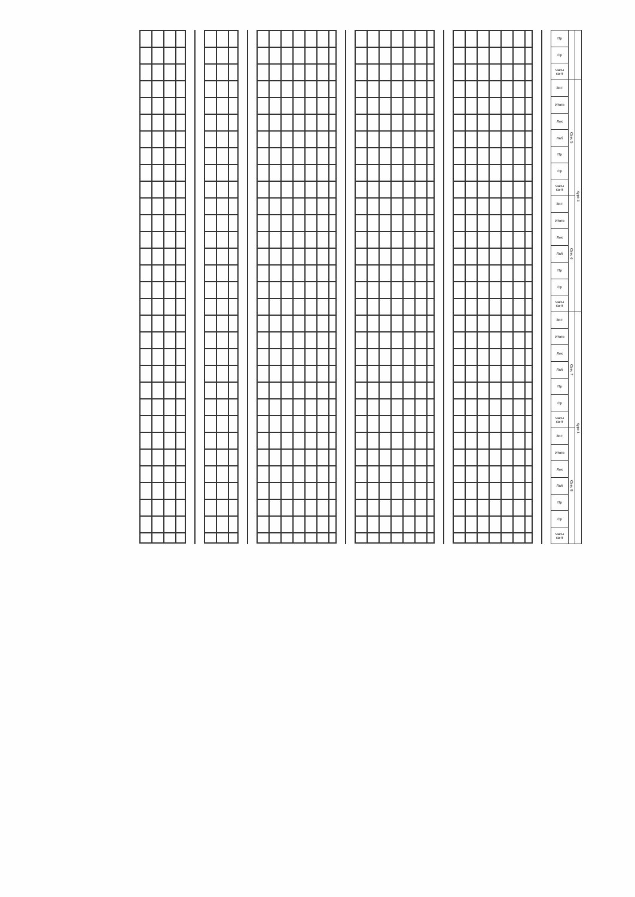| Пр | | |
| Ср | | |
| Часы конт | | |
| ЗЕТ | Сем. 5 | Курс 3 |
| Итого | | |
| Лек | | |
| Лаб | | |
| Пр | | |
| Ср | | |
| Часы конт | | |
| ЗЕТ | Сем. 6 | |
| Итого | | |
| Лек | | |
| Лаб | | |
| Пр | | |
| Ср | | |
| Часы конт | | |
| ЗЕТ | Сем. 7 | Курс 4 |
| Итого | | |
| Лек | | |
| Лаб | | |
| Пр | | |
| Ср | | |
| Часы конт | | |
| ЗЕТ | Сем. 8 | |
| Итого | | |
| Лек | | |
| Лаб | | |
| Пр | | |
| Ср | | |
| Часы конт | | |